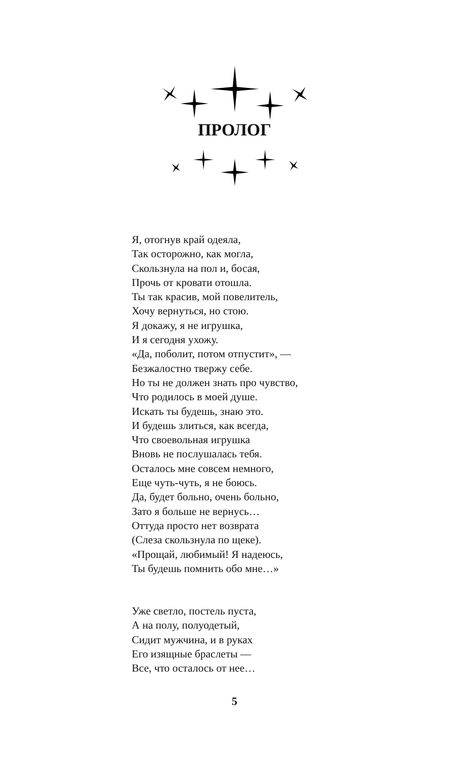ПРОЛОГ
Я, отогнув край одеяла,
Так осторожно, как могла,
Скользнула на пол и, босая,
Прочь от кровати отошла.
Ты так красив, мой повелитель,
Хочу вернуться, но стою.
Я докажу, я не игрушка,
И я сегодня ухожу.
«Да, поболит, потом отпустит», —
Безжалостно твержу себе.
Но ты не должен знать про чувство,
Что родилось в моей душе.
Искать ты будешь, знаю это.
И будешь злиться, как всегда,
Что своевольная игрушка
Вновь не послушалась тебя.
Осталось мне совсем немного,
Еще чуть-чуть, я не боюсь.
Да, будет больно, очень больно,
Зато я больше не вернусь…
Оттуда просто нет возврата
(Слеза скользнула по щеке).
«Прощай, любимый! Я надеюсь,
Ты будешь помнить обо мне…»
Уже светло, постель пуста,
А на полу, полуодетый,
Сидит мужчина, и в руках
Его изящные браслеты —
Все, что осталось от нее…
5